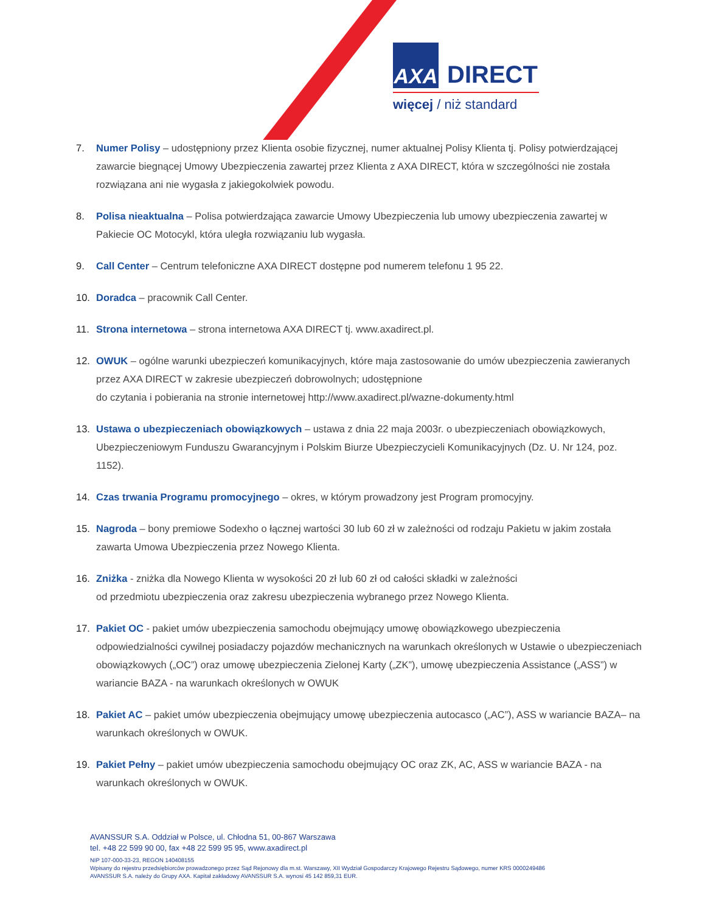AXA DIRECT
więcej / niż standard
7. Numer Polisy – udostępniony przez Klienta osobie fizycznej, numer aktualnej Polisy Klienta tj. Polisy potwierdzającej zawarcie biegnącej Umowy Ubezpieczenia zawartej przez Klienta z AXA DIRECT, która w szczególności nie została rozwiązana ani nie wygasła z jakiegokolwiek powodu.
8. Polisa nieaktualna – Polisa potwierdzająca zawarcie Umowy Ubezpieczenia lub umowy ubezpieczenia zawartej w Pakiecie OC Motocykl, która uległa rozwiązaniu lub wygasła.
9. Call Center – Centrum telefoniczne AXA DIRECT dostępne pod numerem telefonu 1 95 22.
10. Doradca – pracownik Call Center.
11. Strona internetowa – strona internetowa AXA DIRECT tj. www.axadirect.pl.
12. OWUK – ogólne warunki ubezpieczeń komunikacyjnych, które maja zastosowanie do umów ubezpieczenia zawieranych przez AXA DIRECT w zakresie ubezpieczeń dobrowolnych; udostępnione
do czytania i pobierania na stronie internetowej http://www.axadirect.pl/wazne-dokumenty.html
13. Ustawa o ubezpieczeniach obowiązkowych – ustawa z dnia 22 maja 2003r. o ubezpieczeniach obowiązkowych, Ubezpieczeniowym Funduszu Gwarancyjnym i Polskim Biurze Ubezpieczycieli Komunikacyjnych (Dz. U. Nr 124, poz. 1152).
14. Czas trwania Programu promocyjnego – okres, w którym prowadzony jest Program promocyjny.
15. Nagroda – bony premiowe Sodexho o łącznej wartości 30 lub 60 zł w zależności od rodzaju Pakietu w jakim została zawarta Umowa Ubezpieczenia przez Nowego Klienta.
16. Zniżka - zniżka dla Nowego Klienta w wysokości 20 zł lub 60 zł od całości składki w zależności
od przedmiotu ubezpieczenia oraz zakresu ubezpieczenia wybranego przez Nowego Klienta.
17. Pakiet OC - pakiet umów ubezpieczenia samochodu obejmujący umowę obowiązkowego ubezpieczenia odpowiedzialności cywilnej posiadaczy pojazdów mechanicznych na warunkach określonych w Ustawie o ubezpieczeniach obowiązkowych („OC”) oraz umowę ubezpieczenia Zielonej Karty („ZK”), umowę ubezpieczenia Assistance („ASS”) w wariancie BAZA - na warunkach określonych w OWUK
18. Pakiet AC – pakiet umów ubezpieczenia obejmujący umowę ubezpieczenia autocasco („AC”), ASS w wariancie BAZA– na warunkach określonych w OWUK.
19. Pakiet Pełny – pakiet umów ubezpieczenia samochodu obejmujący OC oraz ZK, AC, ASS w wariancie BAZA - na warunkach określonych w OWUK.
AVANSSUR S.A. Oddział w Polsce, ul. Chłodna 51, 00-867 Warszawa
tel. +48 22 599 90 00, fax +48 22 599 95 95, www.axadirect.pl
NIP 107-000-33-23, REGON 140408155
Wpisany do rejestru przedsiębiorców prowadzonego przez Sąd Rejonowy dla m.st. Warszawy, XII Wydział Gospodarczy Krajowego Rejestru Sądowego, numer KRS 0000249486
AVANSSUR S.A. należy do Grupy AXA. Kapitał zakładowy AVANSSUR S.A. wynosi 45 142 859,31 EUR.